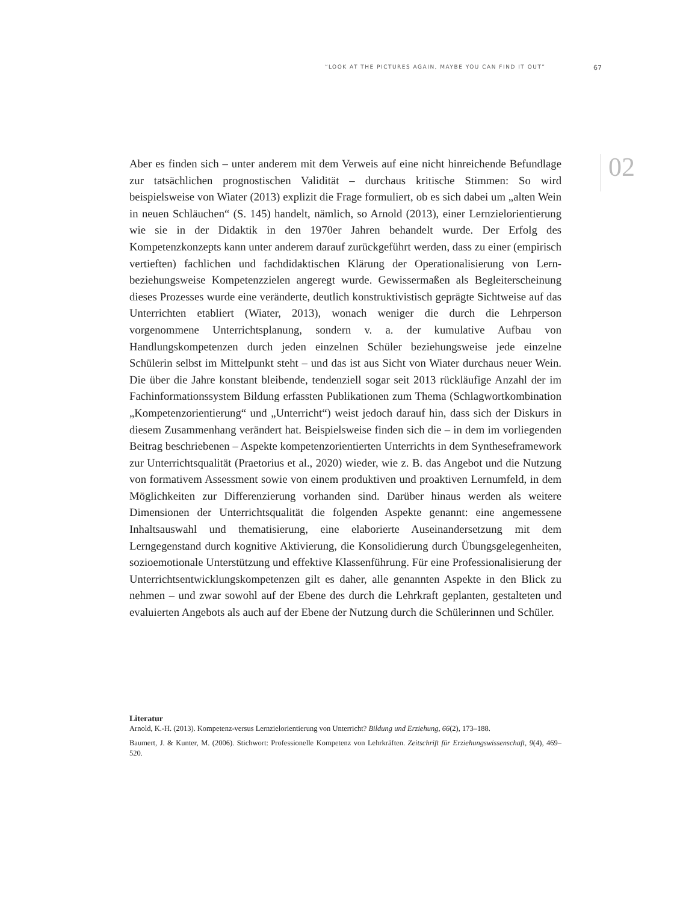“LOOK AT THE PICTURES AGAIN, MAYBE YOU CAN FIND IT OUT” 67
02
Aber es finden sich – unter anderem mit dem Verweis auf eine nicht hinreichende Befundlage zur tatsächlichen prognostischen Validität – durchaus kritische Stimmen: So wird beispielsweise von Wiater (2013) explizit die Frage formuliert, ob es sich dabei um „alten Wein in neuen Schläuchen“ (S. 145) handelt, nämlich, so Arnold (2013), einer Lernzielorientierung wie sie in der Didaktik in den 1970er Jahren behandelt wurde. Der Erfolg des Kompetenzkonzepts kann unter anderem darauf zurückgeführt werden, dass zu einer (empirisch vertieften) fachlichen und fachdidaktischen Klärung der Operationalisierung von Lern- beziehungsweise Kompetenzzielen angeregt wurde. Gewissermaßen als Begleiterscheinung dieses Prozesses wurde eine veränderte, deutlich konstruktivistisch geprägte Sichtweise auf das Unterrichten etabliert (Wiater, 2013), wonach weniger die durch die Lehrperson vorgenommene Unterrichtsplanung, sondern v. a. der kumulative Aufbau von Handlungskompetenzen durch jeden einzelnen Schüler beziehungsweise jede einzelne Schülerin selbst im Mittelpunkt steht – und das ist aus Sicht von Wiater durchaus neuer Wein. Die über die Jahre konstant bleibende, tendenziell sogar seit 2013 rückläufige Anzahl der im Fachinformationssystem Bildung erfassten Publikationen zum Thema (Schlagwortkombination „Kompetenzorientierung“ und „Unterricht“) weist jedoch darauf hin, dass sich der Diskurs in diesem Zusammenhang verändert hat. Beispielsweise finden sich die – in dem im vorliegenden Beitrag beschriebenen – Aspekte kompetenzorientierten Unterrichts in dem Syntheseframework zur Unterrichtsqualität (Praetorius et al., 2020) wieder, wie z. B. das Angebot und die Nutzung von formativem Assessment sowie von einem produktiven und proaktiven Lernumfeld, in dem Möglichkeiten zur Differenzierung vorhanden sind. Darüber hinaus werden als weitere Dimensionen der Unterrichtsqualität die folgenden Aspekte genannt: eine angemessene Inhaltsauswahl und thematisierung, eine elaborierte Auseinandersetzung mit dem Lerngegenstand durch kognitive Aktivierung, die Konsolidierung durch Übungsgelegenheiten, sozioemotionale Unterstützung und effektive Klassenführung. Für eine Professionalisierung der Unterrichtsentwicklungskompetenzen gilt es daher, alle genannten Aspekte in den Blick zu nehmen – und zwar sowohl auf der Ebene des durch die Lehrkraft geplanten, gestalteten und evaluierten Angebots als auch auf der Ebene der Nutzung durch die Schülerinnen und Schüler.
Literatur
Arnold, K.-H. (2013). Kompetenz-versus Lernzielorientierung von Unterricht? Bildung und Erziehung, 66(2), 173–188.
Baumert, J. & Kunter, M. (2006). Stichwort: Professionelle Kompetenz von Lehrkräften. Zeitschrift für Erziehungswissenschaft, 9(4), 469–520.